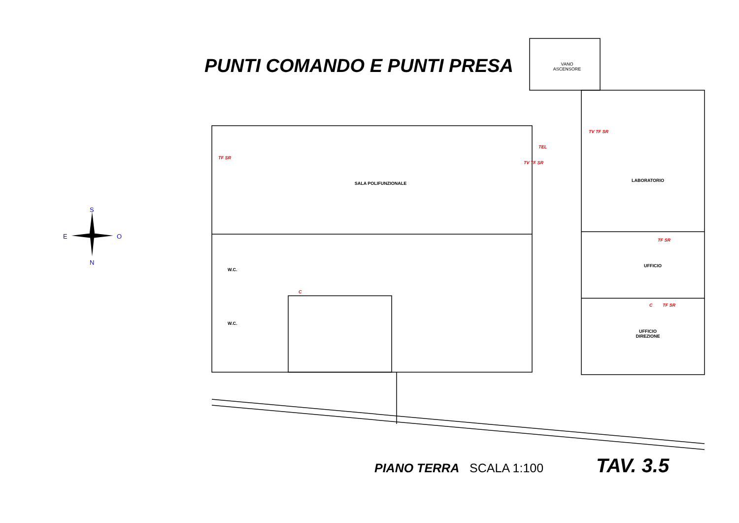PUNTI COMANDO E PUNTI PRESA
VANO
ASCENSORE
SALA POLIFUNZIONALE
LABORATORIO
UFFICIO
UFFICIO
DIREZIONE
W.C.
W.C.
TEL
TV TF SR
TV TF SR
TF SR
TF SR
TF SR
C
C
S
E O
N
PIANO TERRA SCALA 1:100 TAV. 3.5